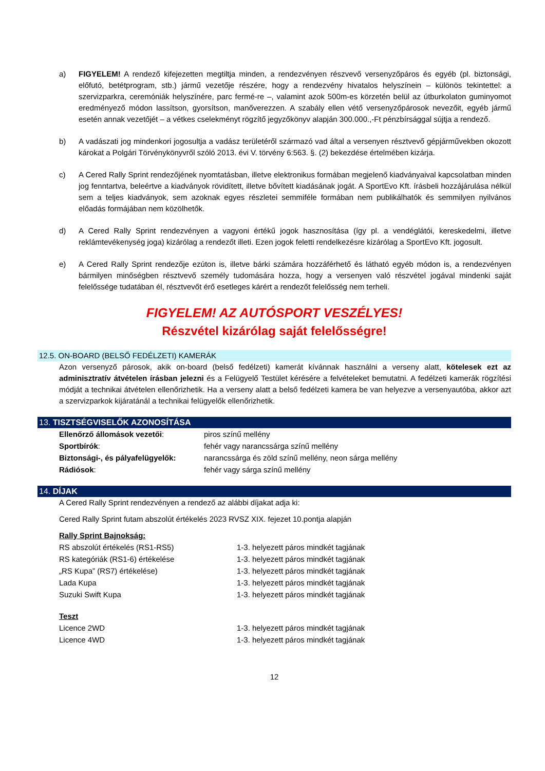a) FIGYELEM! A rendező kifejezetten megtiltja minden, a rendezvényen részvevő versenyzőpáros és egyéb (pl. biztonsági, előfutó, betétprogram, stb.) jármű vezetője részére, hogy a rendezvény hivatalos helyszínein – különös tekintettel: a szervizparkra, ceremóniák helyszínére, parc fermé-re –, valamint azok 500m-es körzetén belül az útburkolaton guminyomot eredményező módon lassítson, gyorsítson, manőverezzen. A szabály ellen vétő versenyzőpárosok nevezőit, egyéb jármű esetén annak vezetőjét – a vétkes cselekményt rögzítő jegyzőkönyv alapján 300.000.,-Ft pénzbírsággal sújtja a rendező.
b) A vadászati jog mindenkori jogosultja a vadász területéről származó vad által a versenyen résztvevő gépjárművekben okozott károkat a Polgári Törvénykönyvről szóló 2013. évi V. törvény 6:563. §. (2) bekezdése értelmében kizárja.
c) A Cered Rally Sprint rendezőjének nyomtatásban, illetve elektronikus formában megjelenő kiadványaival kapcsolatban minden jog fenntartva, beleértve a kiadványok rövidített, illetve bővített kiadásának jogát. A SportEvo Kft. írásbeli hozzájárulása nélkül sem a teljes kiadványok, sem azoknak egyes részletei semmiféle formában nem publikálhatók és semmilyen nyilvános előadás formájában nem közölhetők.
d) A Cered Rally Sprint rendezvényen a vagyoni értékű jogok hasznosítása (így pl. a vendéglátói, kereskedelmi, illetve reklámtevékenység joga) kizárólag a rendezőt illeti. Ezen jogok feletti rendelkezésre kizárólag a SportEvo Kft. jogosult.
e) A Cered Rally Sprint rendezője ezúton is, illetve bárki számára hozzáférhető és látható egyéb módon is, a rendezvényen bármilyen minőségben résztvevő személy tudomására hozza, hogy a versenyen való részvétel jogával mindenki saját felelőssége tudatában él, résztvevőt érő esetleges kárért a rendezőt felelősség nem terheli.
FIGYELEM! AZ AUTÓSPORT VESZÉLYES!
Részvétel kizárólag saját felelősségre!
12.5. ON-BOARD (BELSŐ FEDÉLZETI) KAMERÁK
Azon versenyző párosok, akik on-board (belső fedélzeti) kamerát kívánnak használni a verseny alatt, kötelesek ezt az adminisztratív átvételen írásban jelezni és a Felügyelő Testület kérésére a felvételeket bemutatni. A fedélzeti kamerák rögzítési módját a technikai átvételen ellenőrizhetik. Ha a verseny alatt a belső fedélzeti kamera be van helyezve a versenyautóba, akkor azt a szervizparkok kijáratánál a technikai felügyelők ellenőrizhetik.
13. TISZTSÉGVISELŐK AZONOSÍTÁSA
| Ellenőrző állomások vezetői : | piros színű mellény |
| Sportbírók : | fehér vagy narancssárga színű mellény |
| Biztonsági-, és pályafelügyelők: | narancssárga és zöld színű mellény, neon sárga mellény |
| Rádiósok : | fehér vagy sárga színű mellény |
14. DÍJAK
A Cered Rally Sprint rendezvényen a rendező az alábbi díjakat adja ki:
Cered Rally Sprint futam abszolút értékelés 2023 RVSZ XIX. fejezet 10.pontja alapján
Rally Sprint Bajnokság:
| RS abszolút értékelés (RS1-RS5) | 1-3. helyezett páros mindkét tagjának |
| RS kategóriák (RS1-6) értékelése | 1-3. helyezett páros mindkét tagjának |
| „RS Kupa” (RS7) értékelése) | 1-3. helyezett páros mindkét tagjának |
| Lada Kupa | 1-3. helyezett páros mindkét tagjának |
| Suzuki Swift Kupa | 1-3. helyezett páros mindkét tagjának |
Teszt
| Licence 2WD | 1-3. helyezett páros mindkét tagjának |
| Licence 4WD | 1-3. helyezett páros mindkét tagjának |
12